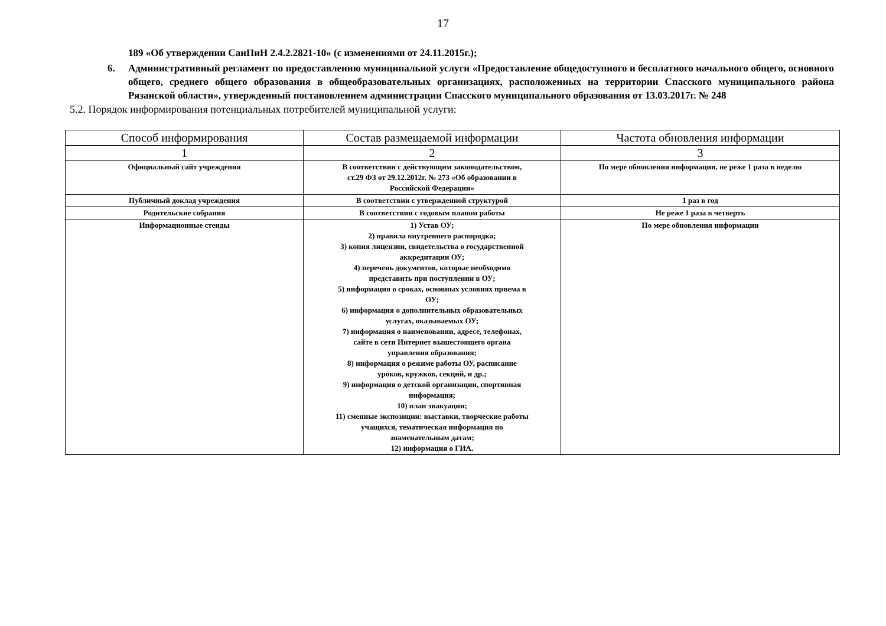17
189 «Об утверждении СанПиН 2.4.2.2821-10» (с изменениями от 24.11.2015г.);
6. Административный регламент по предоставлению муниципальной услуги «Предоставление общедоступного и бесплатного начального общего, основного общего, среднего общего образования в общеобразовательных организациях, расположенных на территории Спасского муниципального района Рязанской области», утвержденный постановлением администрации Спасского муниципального образования от 13.03.2017г. № 248
5.2. Порядок информирования потенциальных потребителей муниципальной услуги:
| Способ информирования | Состав размещаемой информации | Частота обновления информации |
| --- | --- | --- |
| 1 | 2 | 3 |
| Официальный сайт учреждения | В соответствии с действующим законодательством, ст.29 ФЗ от 29.12.2012г. № 273 «Об образовании в Российской Федерации» | По мере обновления информации, не реже 1 раза в неделю |
| Публичный доклад учреждения | В соответствии с утвержденной структурой | 1 раз в год |
| Родительские собрания | В соответствии с годовым планом работы | Не реже 1 раза в четверть |
| Информационные стенды | 1) Устав ОУ; 2) правила внутреннего распорядка; 3) копия лицензии, свидетельства о государственной аккредитации ОУ; 4) перечень документов, которые необходимо представить при поступлении в ОУ; 5) информация о сроках, основных условиях приема в ОУ; 6) информация о дополнительных образовательных услугах, оказываемых ОУ; 7) информация о наименовании, адресе, телефонах, сайте в сети Интернет вышестоящего органа управления образования; 8) информация о режиме работы ОУ, расписание уроков, кружков, секций, и др.; 9) информация о детской организации, спортивная информация; 10) план эвакуации; 11) сменные экспозиции: выставки, творческие работы учащихся, тематическая информация по знаменательным датам; 12) информация о ГИА. | По мере обновления информации |